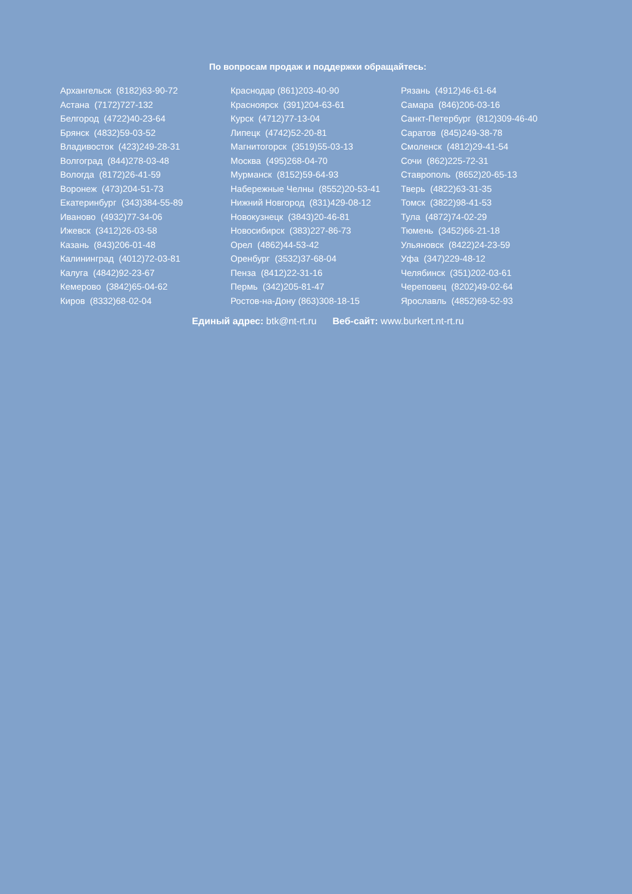По вопросам продаж и поддержки обращайтесь:
Архангельск (8182)63-90-72
Астана (7172)727-132
Белгород (4722)40-23-64
Брянск (4832)59-03-52
Владивосток (423)249-28-31
Волгоград (844)278-03-48
Вологда (8172)26-41-59
Воронеж (473)204-51-73
Екатеринбург (343)384-55-89
Иваново (4932)77-34-06
Ижевск (3412)26-03-58
Казань (843)206-01-48
Калининград (4012)72-03-81
Калуга (4842)92-23-67
Кемерово (3842)65-04-62
Киров (8332)68-02-04
Краснодар (861)203-40-90
Красноярск (391)204-63-61
Курск (4712)77-13-04
Липецк (4742)52-20-81
Магнитогорск (3519)55-03-13
Москва (495)268-04-70
Мурманск (8152)59-64-93
Набережные Челны (8552)20-53-41
Нижний Новгород (831)429-08-12
Новокузнецк (3843)20-46-81
Новосибирск (383)227-86-73
Орел (4862)44-53-42
Оренбург (3532)37-68-04
Пенза (8412)22-31-16
Пермь (342)205-81-47
Ростов-на-Дону (863)308-18-15
Рязань (4912)46-61-64
Самара (846)206-03-16
Санкт-Петербург (812)309-46-40
Саратов (845)249-38-78
Смоленск (4812)29-41-54
Сочи (862)225-72-31
Ставрополь (8652)20-65-13
Тверь (4822)63-31-35
Томск (3822)98-41-53
Тула (4872)74-02-29
Тюмень (3452)66-21-18
Ульяновск (8422)24-23-59
Уфа (347)229-48-12
Челябинск (351)202-03-61
Череповец (8202)49-02-64
Ярославль (4852)69-52-93
Единый адрес: btk@nt-rt.ru Веб-сайт: www.burkert.nt-rt.ru